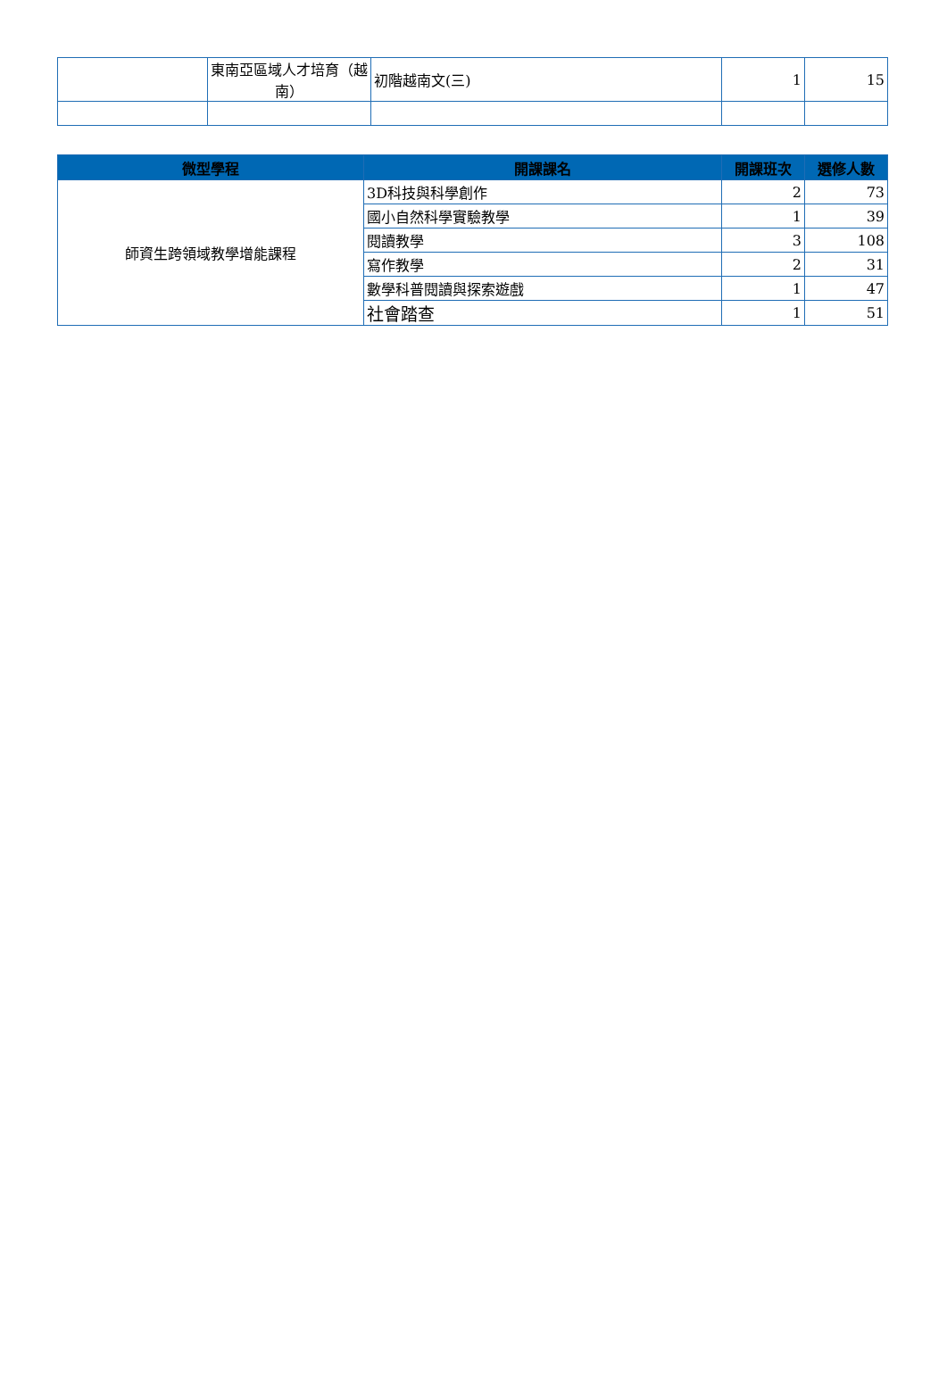| | 東南亞區域人才培育（越南） | 初階越南文(三) | 1 | 15 |
| 微型學程 | 開課課名 | 開課班次 | 選修人數 |
| --- | --- | --- | --- |
| 師資生跨領域教學增能課程 | 3D科技與科學創作 | 2 | 73 |
| | 國小自然科學實驗教學 | 1 | 39 |
| | 閱讀教學 | 3 | 108 |
| | 寫作教學 | 2 | 31 |
| | 數學科普閱讀與探索遊戲 | 1 | 47 |
| | 社會踏查 | 1 | 51 |